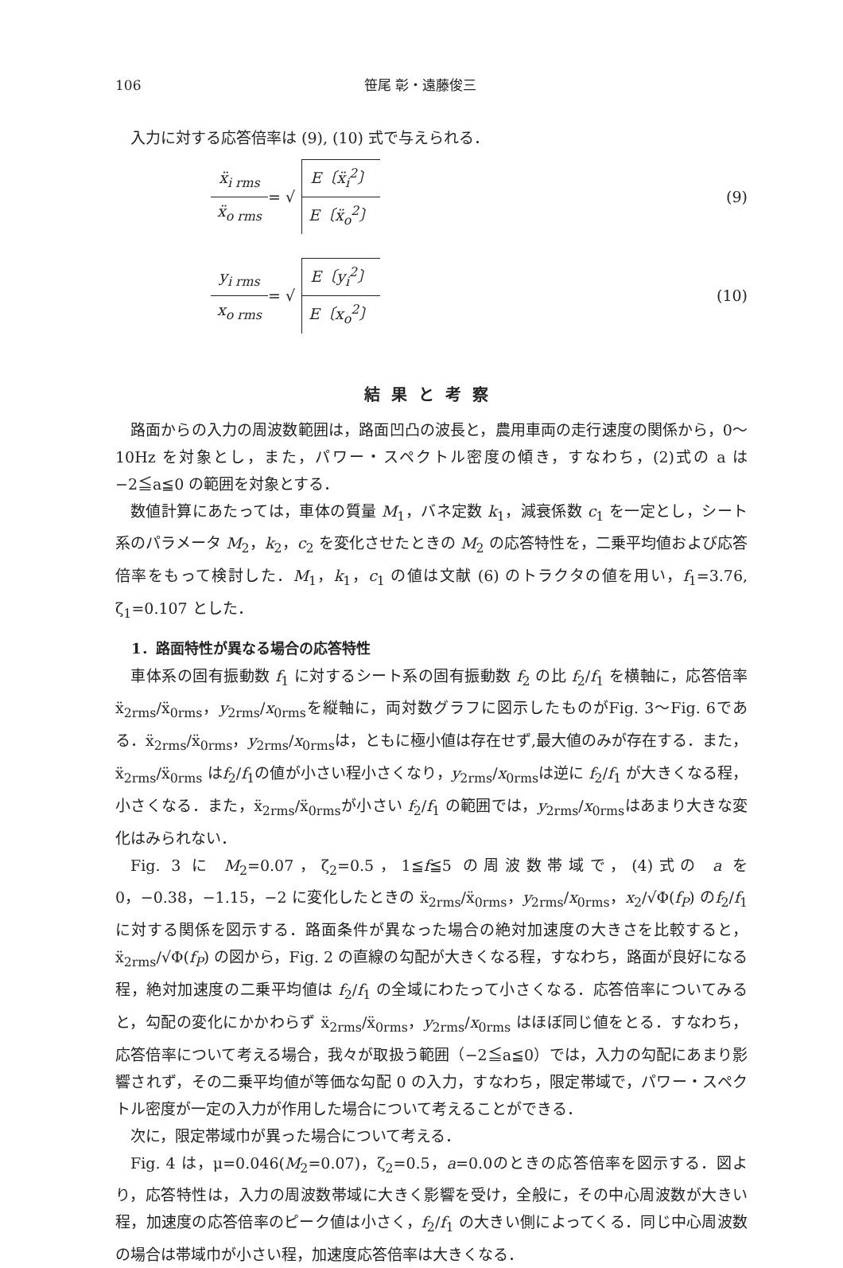106 笹尾 彰・遠藤俊三
入力に対する応答倍率は (9), (10) 式で与えられる．
ẍ<sub>i rms</sub> ẍ<sub>o rms</sub> = √ E〔ẍ<sub>i</sub><sup>2</sup>〕 E〔ẍ<sub>o</sub><sup>2</sup>〕 (9)
y<sub>i rms</sub> x<sub>o rms</sub> = √ E〔y<sub>i</sub><sup>2</sup>〕 E〔x<sub>o</sub><sup>2</sup>〕 (10)
結果と考察
路面からの入力の周波数範囲は，路面凹凸の波長と，農用車両の走行速度の関係から，0～10Hz を対象とし，また，パワー・スペクトル密度の傾き，すなわち，(2)式の a は −2≦a≦0 の範囲を対象とする．
数値計算にあたっては，車体の質量 M<sub>1</sub>，バネ定数 k<sub>1</sub>，減衰係数 c<sub>1</sub> を一定とし，シート系のパラメータ M<sub>2</sub>，k<sub>2</sub>，c<sub>2</sub> を変化させたときの M<sub>2</sub> の応答特性を，二乗平均値および応答倍率をもって検討した．M<sub>1</sub>，k<sub>1</sub>，c<sub>1</sub> の値は文献 (6) のトラクタの値を用い，f<sub>1</sub>=3.76, ζ<sub>1</sub>=0.107 とした．
1．路面特性が異なる場合の応答特性
車体系の固有振動数 f<sub>1</sub> に対するシート系の固有振動数 f<sub>2</sub> の比 f<sub>2</sub>/f<sub>1</sub> を横軸に，応答倍率ẍ<sub>2rms</sub>/ẍ<sub>0rms</sub>，y<sub>2rms</sub>/x<sub>0rms</sub>を縦軸に，両対数グラフに図示したものがFig. 3～Fig. 6である．ẍ<sub>2rms</sub>/ẍ<sub>0rms</sub>，y<sub>2rms</sub>/x<sub>0rms</sub>は，ともに極小値は存在せず,最大値のみが存在する．また，ẍ<sub>2rms</sub>/ẍ<sub>0rms</sub> はf<sub>2</sub>/f<sub>1</sub>の値が小さい程小さくなり，y<sub>2rms</sub>/x<sub>0rms</sub>は逆に f<sub>2</sub>/f<sub>1</sub> が大きくなる程，小さくなる．また，ẍ<sub>2rms</sub>/ẍ<sub>0rms</sub>が小さい f<sub>2</sub>/f<sub>1</sub> の範囲では，y<sub>2rms</sub>/x<sub>0rms</sub>はあまり大きな変化はみられない．
Fig. 3 に M<sub>2</sub>=0.07，ζ<sub>2</sub>=0.5，1≦f≦5 の周波数帯域で，(4)式の a を 0，−0.38，−1.15，−2 に変化したときの ẍ<sub>2rms</sub>/ẍ<sub>0rms</sub>，y<sub>2rms</sub>/x<sub>0rms</sub>，x<sub>2</sub>/√Φ(f<sub>P</sub>) のf<sub>2</sub>/f<sub>1</sub> に対する関係を図示する．路面条件が異なった場合の絶対加速度の大きさを比較すると，ẍ<sub>2rms</sub>/√Φ(f<sub>P</sub>) の図から，Fig. 2 の直線の勾配が大きくなる程，すなわち，路面が良好になる程，絶対加速度の二乗平均値は f<sub>2</sub>/f<sub>1</sub> の全域にわたって小さくなる．応答倍率についてみると，勾配の変化にかかわらず ẍ<sub>2rms</sub>/ẍ<sub>0rms</sub>，y<sub>2rms</sub>/x<sub>0rms</sub> はほぼ同じ値をとる．すなわち，応答倍率について考える場合，我々が取扱う範囲（−2≦a≦0）では，入力の勾配にあまり影響されず，その二乗平均値が等価な勾配 0 の入力，すなわち，限定帯域で，パワー・スペクトル密度が一定の入力が作用した場合について考えることができる．
次に，限定帯域巾が異った場合について考える．
Fig. 4 は，μ=0.046(M<sub>2</sub>=0.07)，ζ<sub>2</sub>=0.5，a=0.0のときの応答倍率を図示する．図より，応答特性は，入力の周波数帯域に大きく影響を受け，全般に，その中心周波数が大きい程，加速度の応答倍率のピーク値は小さく，f<sub>2</sub>/f<sub>1</sub> の大きい側によってくる．同じ中心周波数の場合は帯域巾が小さい程，加速度応答倍率は大きくなる．